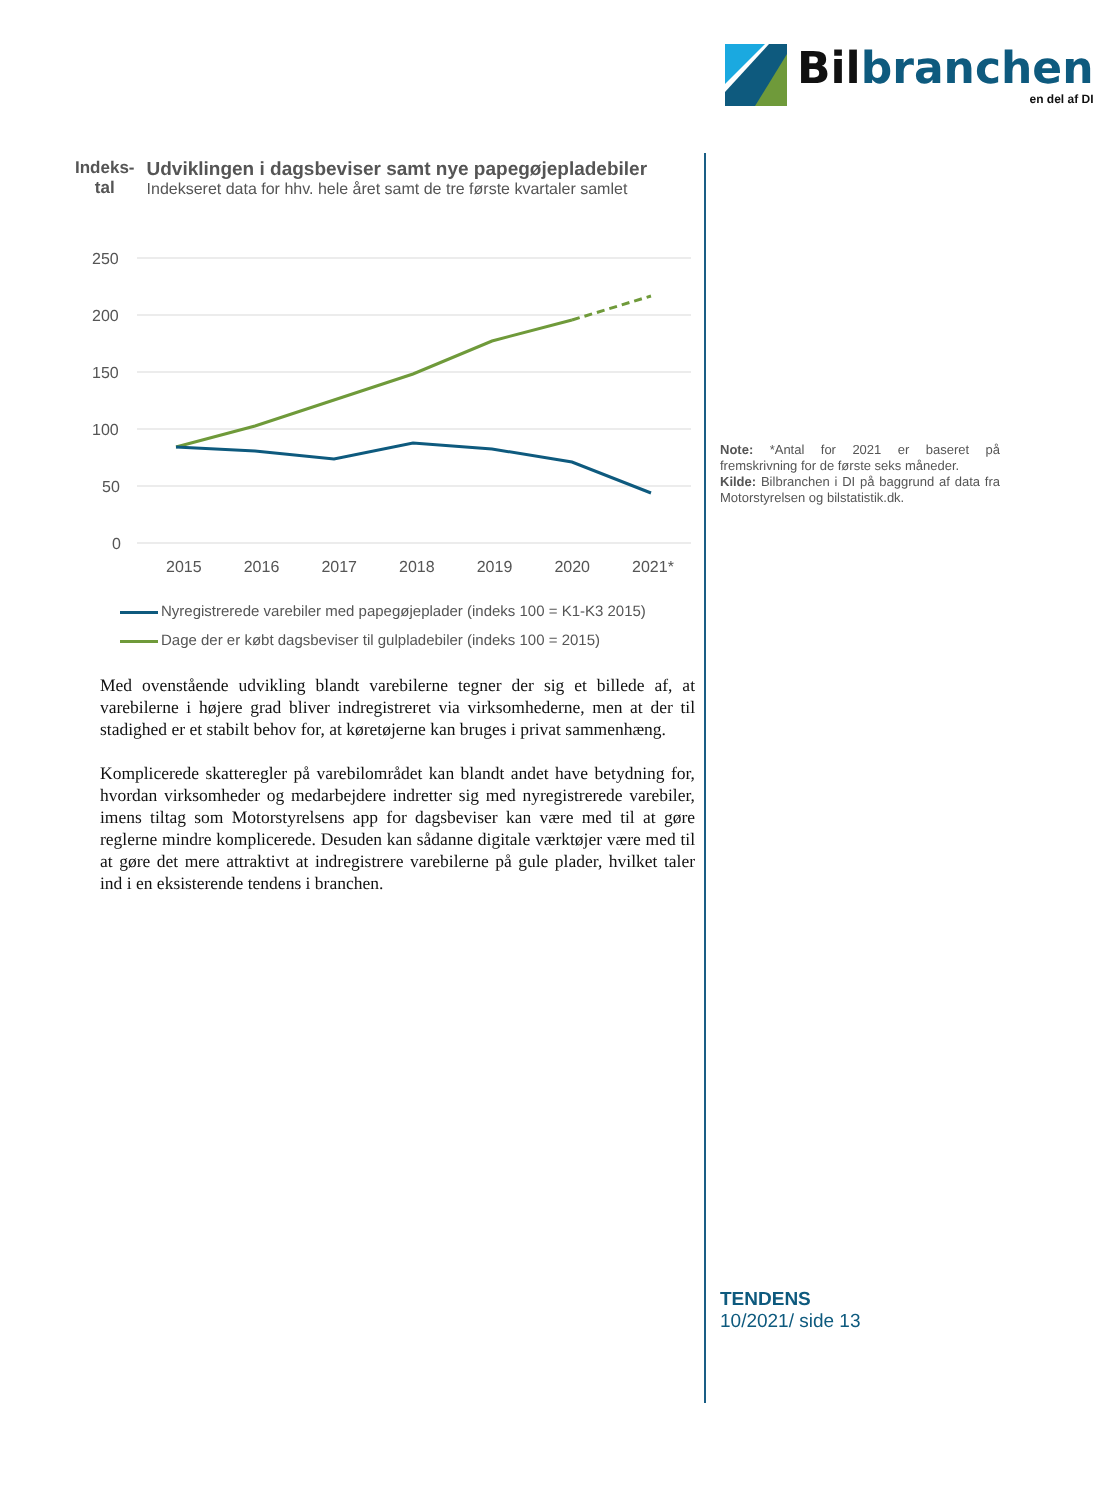Bilbranchen
en del af DI
Indeks-
tal
Udviklingen i dagsbeviser samt nye papegøjepladebiler
Indekseret data for hhv. hele året samt de tre første kvartaler samlet
250
200
150
100
50
0
2015 2016 2017 2018 2019 2020 2021*
Nyregistrerede varebiler med papegøjeplader (indeks 100 = K1-K3 2015)
Dage der er købt dagsbeviser til gulpladebiler (indeks 100 = 2015)
Med ovenstående udvikling blandt varebilerne tegner der sig et billede af, at varebilerne i højere grad bliver indregistreret via virksomhederne, men at der til stadighed er et stabilt behov for, at køretøjerne kan bruges i privat sammenhæng.
Komplicerede skatteregler på varebilområdet kan blandt andet have betydning for, hvordan virksomheder og medarbejdere indretter sig med nyregistrerede varebiler, imens tiltag som Motorstyrelsens app for dagsbeviser kan være med til at gøre reglerne mindre komplicerede. Desuden kan sådanne digitale værktøjer være med til at gøre det mere attraktivt at indregistrere varebilerne på gule plader, hvilket taler ind i en eksisterende tendens i branchen.
Note: *Antal for 2021 er baseret på fremskrivning for de første seks måneder.
Kilde: Bilbranchen i DI på baggrund af data fra Motorstyrelsen og bilstatistik.dk.
TENDENS
10/2021/ side 13